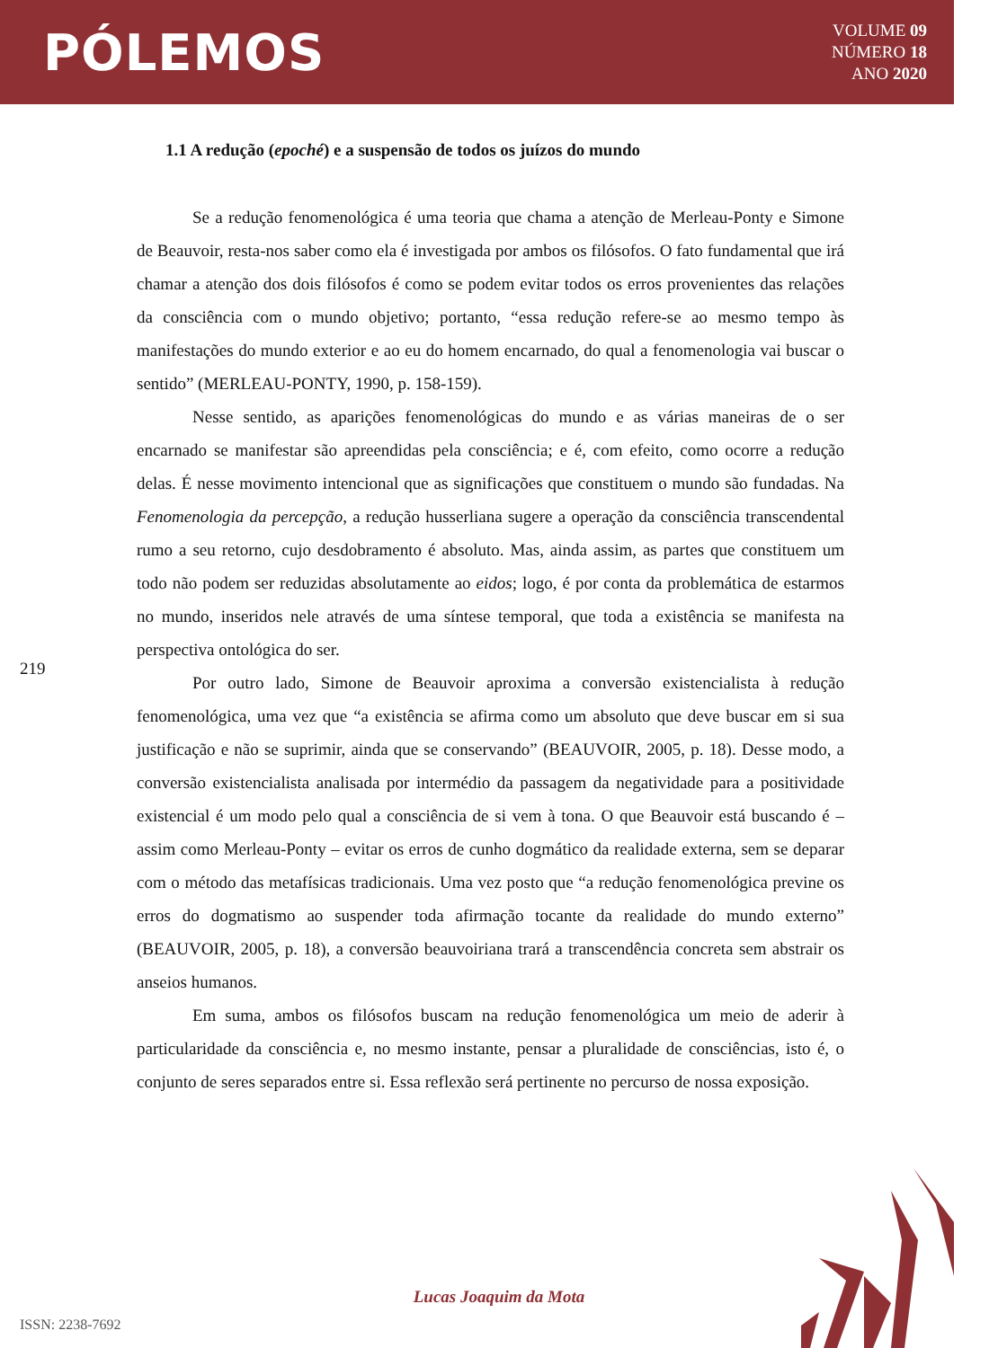PÓLEMOS
VOLUME 09
NÚMERO 18
ANO 2020
1.1 A redução (epoché) e a suspensão de todos os juízos do mundo
Se a redução fenomenológica é uma teoria que chama a atenção de Merleau-Ponty e Simone de Beauvoir, resta-nos saber como ela é investigada por ambos os filósofos. O fato fundamental que irá chamar a atenção dos dois filósofos é como se podem evitar todos os erros provenientes das relações da consciência com o mundo objetivo; portanto, “essa redução refere-se ao mesmo tempo às manifestações do mundo exterior e ao eu do homem encarnado, do qual a fenomenologia vai buscar o sentido” (MERLEAU-PONTY, 1990, p. 158-159).
Nesse sentido, as aparições fenomenológicas do mundo e as várias maneiras de o ser encarnado se manifestar são apreendidas pela consciência; e é, com efeito, como ocorre a redução delas. É nesse movimento intencional que as significações que constituem o mundo são fundadas. Na Fenomenologia da percepção, a redução husserliana sugere a operação da consciência transcendental rumo a seu retorno, cujo desdobramento é absoluto. Mas, ainda assim, as partes que constituem um todo não podem ser reduzidas absolutamente ao eidos; logo, é por conta da problemática de estarmos no mundo, inseridos nele através de uma síntese temporal, que toda a existência se manifesta na perspectiva ontológica do ser.
Por outro lado, Simone de Beauvoir aproxima a conversão existencialista à redução fenomenológica, uma vez que “a existência se afirma como um absoluto que deve buscar em si sua justificação e não se suprimir, ainda que se conservando” (BEAUVOIR, 2005, p. 18). Desse modo, a conversão existencialista analisada por intermédio da passagem da negatividade para a positividade existencial é um modo pelo qual a consciência de si vem à tona. O que Beauvoir está buscando é – assim como Merleau-Ponty – evitar os erros de cunho dogmático da realidade externa, sem se deparar com o método das metafísicas tradicionais. Uma vez posto que “a redução fenomenológica previne os erros do dogmatismo ao suspender toda afirmação tocante da realidade do mundo externo” (BEAUVOIR, 2005, p. 18), a conversão beauvoiriana trará a transcendência concreta sem abstrair os anseios humanos.
Em suma, ambos os filósofos buscam na redução fenomenológica um meio de aderir à particularidade da consciência e, no mesmo instante, pensar a pluralidade de consciências, isto é, o conjunto de seres separados entre si. Essa reflexão será pertinente no percurso de nossa exposição.
219
Lucas Joaquim da Mota
ISSN: 2238-7692